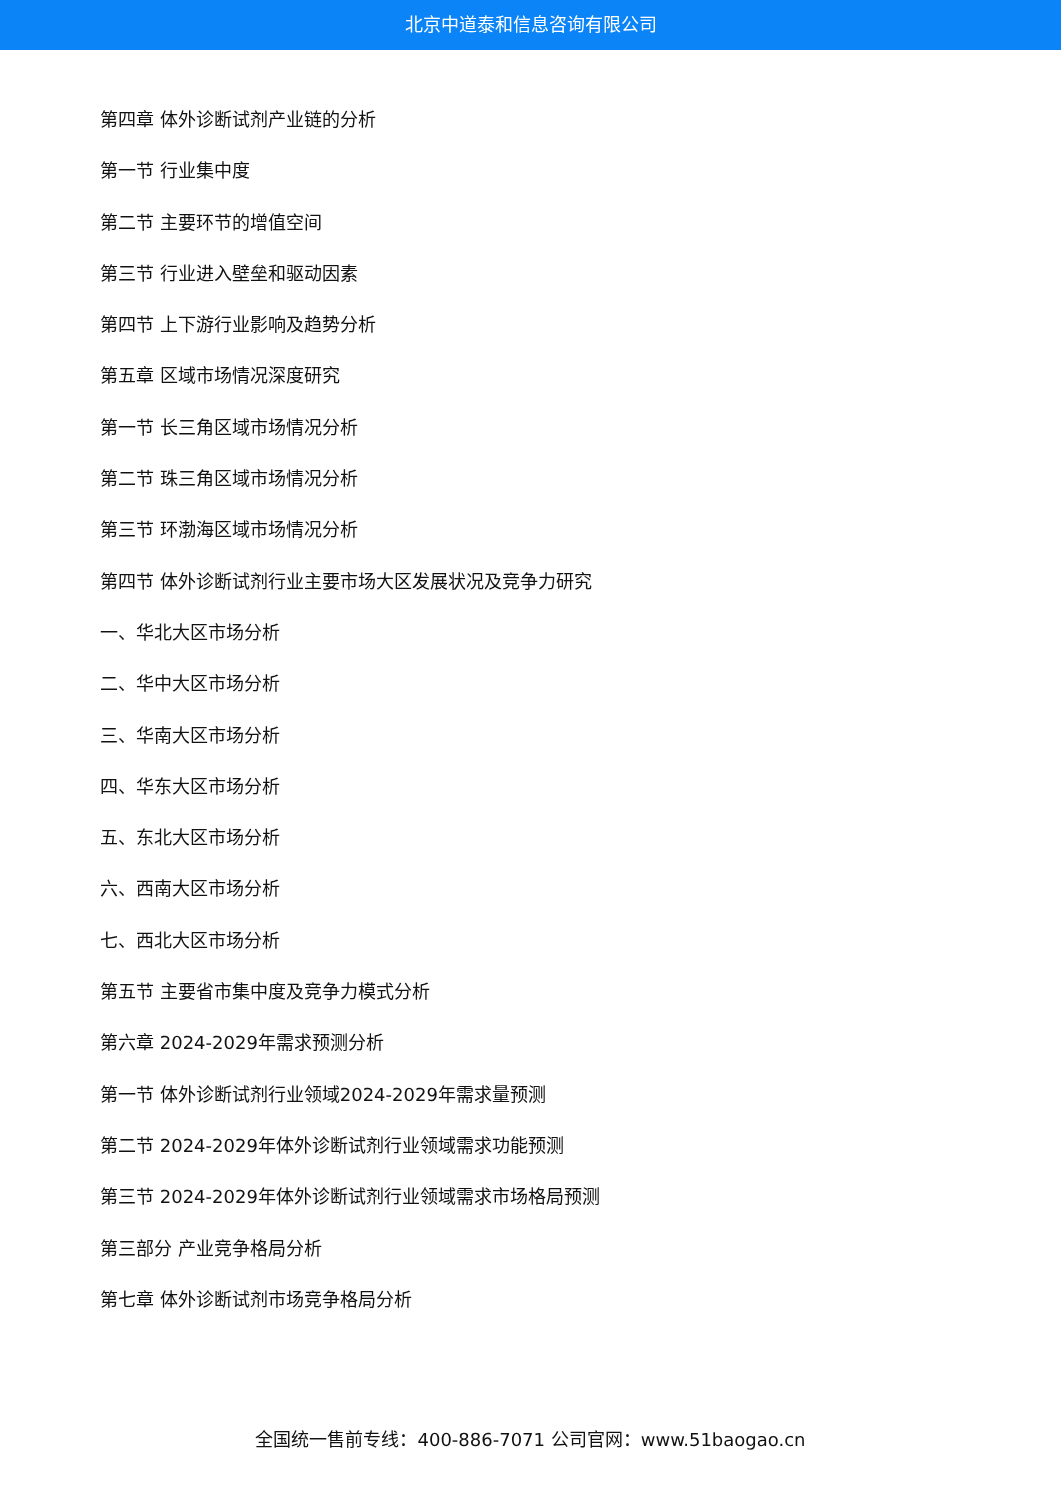北京中道泰和信息咨询有限公司
第四章 体外诊断试剂产业链的分析
第一节 行业集中度
第二节 主要环节的增值空间
第三节 行业进入壁垒和驱动因素
第四节 上下游行业影响及趋势分析
第五章 区域市场情况深度研究
第一节 长三角区域市场情况分析
第二节 珠三角区域市场情况分析
第三节 环渤海区域市场情况分析
第四节 体外诊断试剂行业主要市场大区发展状况及竞争力研究
一、华北大区市场分析
二、华中大区市场分析
三、华南大区市场分析
四、华东大区市场分析
五、东北大区市场分析
六、西南大区市场分析
七、西北大区市场分析
第五节 主要省市集中度及竞争力模式分析
第六章 2024-2029年需求预测分析
第一节 体外诊断试剂行业领域2024-2029年需求量预测
第二节 2024-2029年体外诊断试剂行业领域需求功能预测
第三节 2024-2029年体外诊断试剂行业领域需求市场格局预测
第三部分 产业竞争格局分析
第七章 体外诊断试剂市场竞争格局分析
全国统一售前专线：400-886-7071 公司官网：www.51baogao.cn